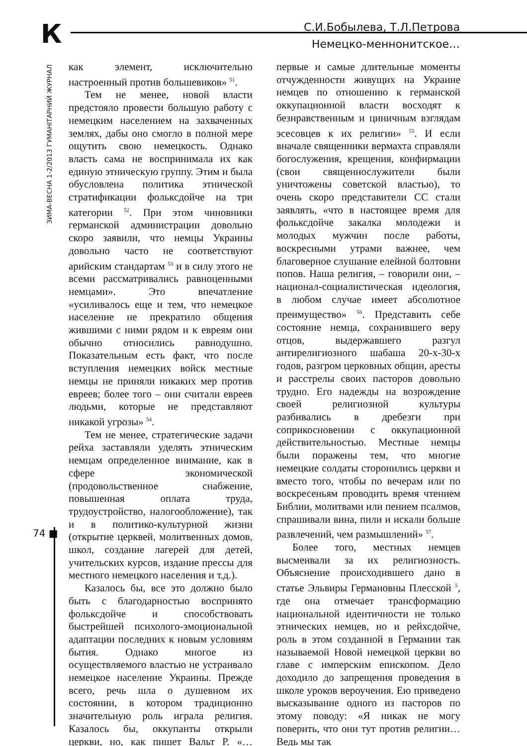К
С.И.Бобылева, Т.Л.Петрова
Немецко-меннонитское…
ЗИМА-ВЕСНА 1-2/2013 ГУМАНIТАРНИЙ ЖУРНАЛ
74 ■
как элемент, исключительно настроенный против большевиков» <sup>51</sup>.
Тем не менее, новой власти предстояло провести большую работу с немецким населением на захваченных землях, дабы оно смогло в полной мере ощутить свою немецкость. Однако власть сама не воспринимала их как единую этническую группу. Этим и была обусловлена политика этнической стратификации фольксдойче на три категории <sup>52</sup>. При этом чиновники германской администрации довольно скоро заявили, что немцы Украины довольно часто не соответствуют арийским стандартам <sup>53</sup> и в силу этого не всеми рассматривались равноценными немцами». Это впечатление «усиливалось еще и тем, что немецкое население не прекратило общения жившими с ними рядом и к евреям они обычно относились равнодушно. Показательным есть факт, что после вступления немецких войск местные немцы не приняли никаких мер против евреев; более того – они считали евреев людьми, которые не представляют никакой угрозы» <sup>54</sup>.
Тем не менее, стратегические задачи рейха заставляли уделять этническим немцам определенное внимание, как в сфере экономической (продовольственное снабжение, повышенная оплата труда, трудоустройство, налогообложение), так и в политико-культурной жизни (открытие церквей, молитвенных домов, школ, создание лагерей для детей, учительских курсов, издание прессы для местного немецкого населения и т.д.).
Казалось бы, все это должно было быть с благодарностью воспринято фольксдойче и способствовать быстрейшей психолого-эмоциональной адаптации последних к новым условиям бытия. Однако многое из осуществляемого властью не устраивало немецкое население Украины. Прежде всего, речь шла о душевном их состоянии, в котором традиционно значительную роль играла религия. Казалось бы, оккупанты открыли церкви, но, как пишет Вальт Р. «…первые и самые длительные моменты отчужденности живущих на Украине немцев по отношению к германской оккупационной власти восходят к безнравственным и циничным взглядам эсесовцев к их религии» <sup>55</sup>. И если вначале священники вермахта справляли богослужения, крещения, конфирмации (свои священнослужители были уничтожены советской властью), то очень скоро представители СС стали заявлять, «что в настоящее время для фольксдойче закалка молодежи и молодых мужчин после работы, воскресными утрами важнее, чем благоверное слушание елейной болтовни попов. Наша религия, – говорили они, – национал-социалистическая идеология, в любом случае имеет абсолютное преимущество» <sup>56</sup>. Представить себе состояние немца, сохранившего веру отцов, выдержавшего разгул антирелигиозного шабаша 20-х-30-х годов, разгром церковных общин, аресты и расстрелы своих пасторов довольно трудно. Его надежды на возрождение своей религиозной культуры разбивались в дребезги при соприкосновении с оккупационной действительностью. Местные немцы были поражены тем, что многие немецкие солдаты сторонились церкви и вместо того, чтобы по вечерам или по воскресеньям проводить время чтением Библии, молитвами или пением псалмов, спрашивали вина, пили и искали больше развлечений, чем размышлений» <sup>57</sup>.
Более того, местных немцев высмеивали за их религиозность. Объяснение происходившего дано в статье Эльвиры Германовны Плесской <sup>5</sup>, где она отмечает трансформацию национальной идентичности не только этнических немцев, но и рейхсдойче, роль в этом созданной в Германии так называемой Новой немецкой церкви во главе с имперским епископом. Дело доходило до запрещения проведения в школе уроков вероучения. Ею приведено высказывание одного из пасторов по этому поводу: «Я никак не могу поверить, что они тут против религии… Ведь мы так